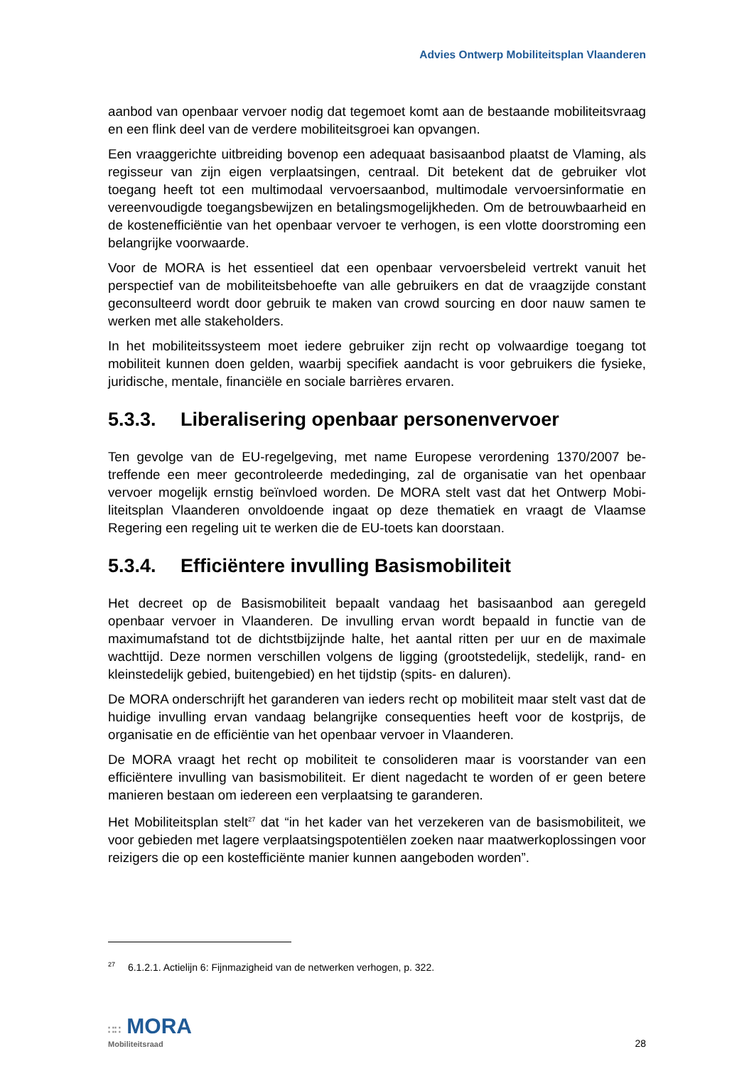Advies Ontwerp Mobiliteitsplan Vlaanderen
aanbod van openbaar vervoer nodig dat tegemoet komt aan de bestaande mobiliteits­vraag en een flink deel van de verdere mobiliteitsgroei kan opvangen.
Een vraaggerichte uitbreiding bovenop een adequaat basisaanbod plaatst de Vlaming, als regisseur van zijn eigen verplaatsingen, centraal. Dit betekent dat de gebruiker vlot toegang heeft tot een multimodaal vervoersaanbod, multimodale vervoersinformatie en vereenvoudigde toegangsbewijzen en betalingsmogelijkheden. Om de betrouwbaar­heid en de kostenefficiëntie van het openbaar vervoer te verhogen, is een vlotte door­stroming een belangrijke voorwaarde.
Voor de MORA is het essentieel dat een openbaar vervoersbeleid vertrekt vanuit het perspectief van de mobiliteitsbehoefte van alle gebruikers en dat de vraagzijde con­stant geconsulteerd wordt door gebruik te maken van crowd sourcing en door nauw samen te werken met alle stakeholders.
In het mobiliteitssysteem moet iedere gebruiker zijn recht op volwaardige toegang tot mobiliteit kunnen doen gelden, waarbij specifiek aandacht is voor gebruikers die fysie­ke, juridische, mentale, financiële en sociale barrières ervaren.
5.3.3. Liberalisering openbaar personenvervoer
Ten gevolge van de EU-regelgeving, met name Europese verordening 1370/2007 be­treffende een meer gecontroleerde mededinging, zal de organisatie van het openbaar vervoer mogelijk ernstig beïnvloed worden. De MORA stelt vast dat het Ontwerp Mobi­liteitsplan Vlaanderen onvoldoende ingaat op deze thematiek en vraagt de Vlaamse Regering een regeling uit te werken die de EU-toets kan doorstaan.
5.3.4. Efficiëntere invulling Basismobiliteit
Het decreet op de Basismobiliteit bepaalt vandaag het basisaanbod aan geregeld openbaar vervoer in Vlaanderen. De invulling ervan wordt bepaald in functie van de maximumafstand tot de dichtstbijzijnde halte, het aantal ritten per uur en de maximale wachttijd. Deze normen verschillen volgens de ligging (grootstedelijk, stedelijk, rand- en kleinstedelijk gebied, buitengebied) en het tijdstip (spits- en daluren).
De MORA onderschrijft het garanderen van ieders recht op mobiliteit maar stelt vast dat de huidige invulling ervan vandaag belangrijke consequenties heeft voor de kost­prijs, de organisatie en de efficiëntie van het openbaar vervoer in Vlaanderen.
De MORA vraagt het recht op mobiliteit te consolideren maar is voorstander van een efficiëntere invulling van basismobiliteit. Er dient nagedacht te worden of er geen bete­re manieren bestaan om iedereen een verplaatsing te garanderen.
Het Mobiliteitsplan stelt<sup>27</sup> dat “in het kader van het verzekeren van de basismobiliteit, we voor gebieden met lagere verplaatsingspotentiëlen zoeken naar maatwerkoplossin­gen voor reizigers die op een kostefficiënte manier kunnen aangeboden worden”.
<sup>27</sup> 6.1.2.1. Actielijn 6: Fijnmazigheid van de netwerken verhogen, p. 322.
∷∷ MORA
Mobiliteitsraad
28